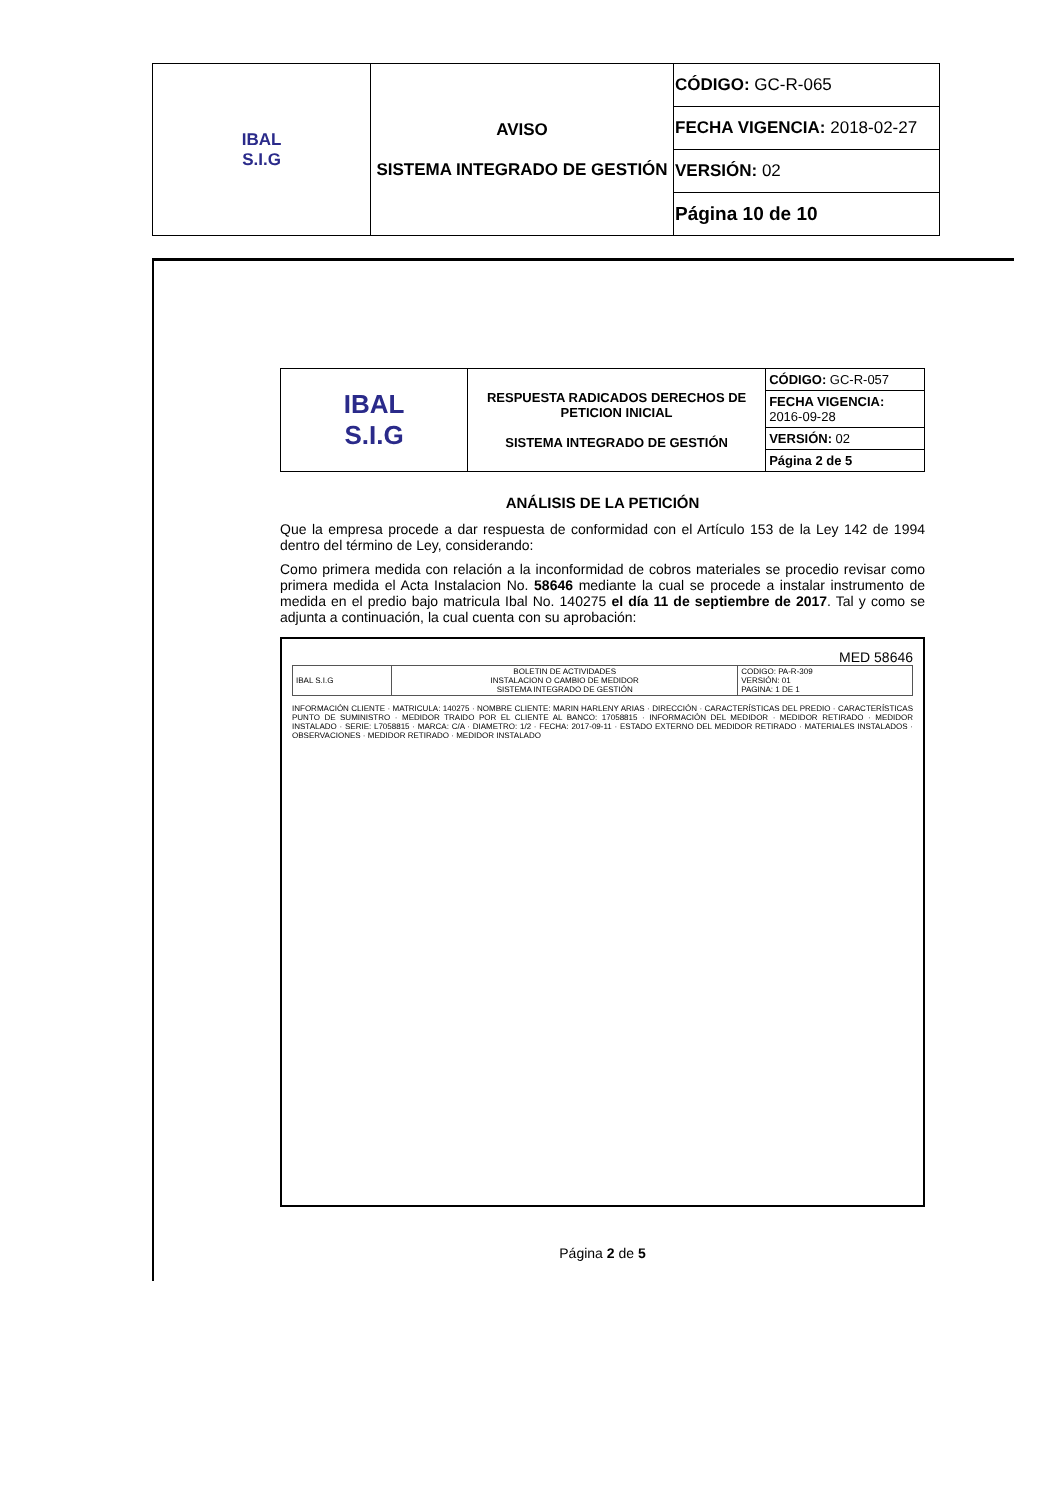| IBAL S.I.G | AVISO SISTEMA INTEGRADO DE GESTIÓN | CÓDIGO: GC-R-065 |
| | | FECHA VIGENCIA: 2018-02-27 |
| | | VERSIÓN: 02 |
| | | Página 10 de 10 |
| IBAL S.I.G | RESPUESTA RADICADOS DERECHOS DE PETICION INICIAL SISTEMA INTEGRADO DE GESTIÓN | CÓDIGO: GC-R-057 |
| | | FECHA VIGENCIA: 2016-09-28 |
| | | VERSIÓN: 02 |
| | | Página 2 de 5 |
ANÁLISIS DE LA PETICIÓN
Que la empresa procede a dar respuesta de conformidad con el Artículo 153 de la Ley 142 de 1994 dentro del término de Ley, considerando:
Como primera medida con relación a la inconformidad de cobros materiales se procedio revisar como primera medida el Acta Instalacion No. 58646 mediante la cual se procede a instalar instrumento de medida en el predio bajo matricula Ibal No. 140275 el día 11 de septiembre de 2017. Tal y como se adjunta a continuación, la cual cuenta con su aprobación:
MED 58646
| IBAL S.I.G | BOLETIN DE ACTIVIDADES INSTALACION O CAMBIO DE MEDIDOR SISTEMA INTEGRADO DE GESTIÓN | CODIGO: PA-R-309 VERSIÓN: 01 PAGINA: 1 DE 1 |
INFORMACIÓN CLIENTE · MATRICULA: 140275 · NOMBRE CLIENTE: MARIN HARLENY ARIAS · DIRECCIÓN · CARACTERÍSTICAS DEL PREDIO · CARACTERÍSTICAS PUNTO DE SUMINISTRO · MEDIDOR TRAIDO POR EL CLIENTE AL BANCO: 17058815 · INFORMACIÓN DEL MEDIDOR · MEDIDOR RETIRADO · MEDIDOR INSTALADO · SERIE: L7058815 · MARCA: C/A · DIAMETRO: 1/2 · FECHA: 2017-09-11 · ESTADO EXTERNO DEL MEDIDOR RETIRADO · MATERIALES INSTALADOS · OBSERVACIONES · MEDIDOR RETIRADO · MEDIDOR INSTALADO
Página 2 de 5